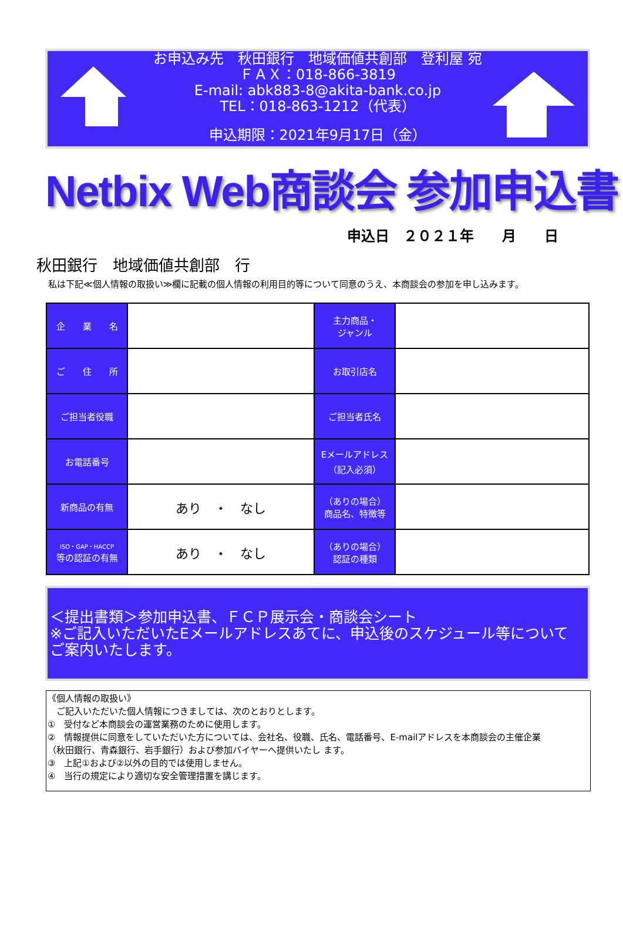お申込み先　秋田銀行　地域価値共創部　登利屋 宛
ＦＡＸ：018-866-3819
E-mail: abk883-8@akita-bank.co.jp
TEL：018-863-1212（代表）
申込期限：2021年9月17日（金）
Netbix Web商談会 参加申込書
申込日　２０２１年　　月　　日
秋田銀行　地域価値共創部　行
私は下記≪個人情報の取扱い≫欄に記載の個人情報の利用目的等について同意のうえ、本商談会の参加を申し込みます。
| 企 業 名 | | 主力商品・ ジャンル | |
| ご 住 所 | | お取引店名 | |
| ご担当者役職 | | ご担当者氏名 | |
| お電話番号 | | Eメールアドレス （記入必須） | |
| 新商品の有無 | あり ・ なし | （ありの場合） 商品名、特徴等 | |
| ISO・GAP・HACCP 等の認証の有無 | あり ・ なし | （ありの場合） 認証の種類 | |
＜提出書類＞参加申込書、ＦＣＰ展示会・商談会シート
※ご記入いただいたEメールアドレスあてに、申込後のスケジュール等について
ご案内いたします。
《個人情報の取扱い》
　ご記入いただいた個人情報につきましては、次のとおりとします。
①　受付など本商談会の運営業務のために使用します。
②　情報提供に同意をしていただいた方については、会社名、役職、氏名、電話番号、E-mailアドレスを本商談会の主催企業
（秋田銀行、青森銀行、岩手銀行）および参加バイヤーへ提供いたし ます。
③　上記①および②以外の目的では使用しません。
④　当行の規定により適切な安全管理措置を講じます。